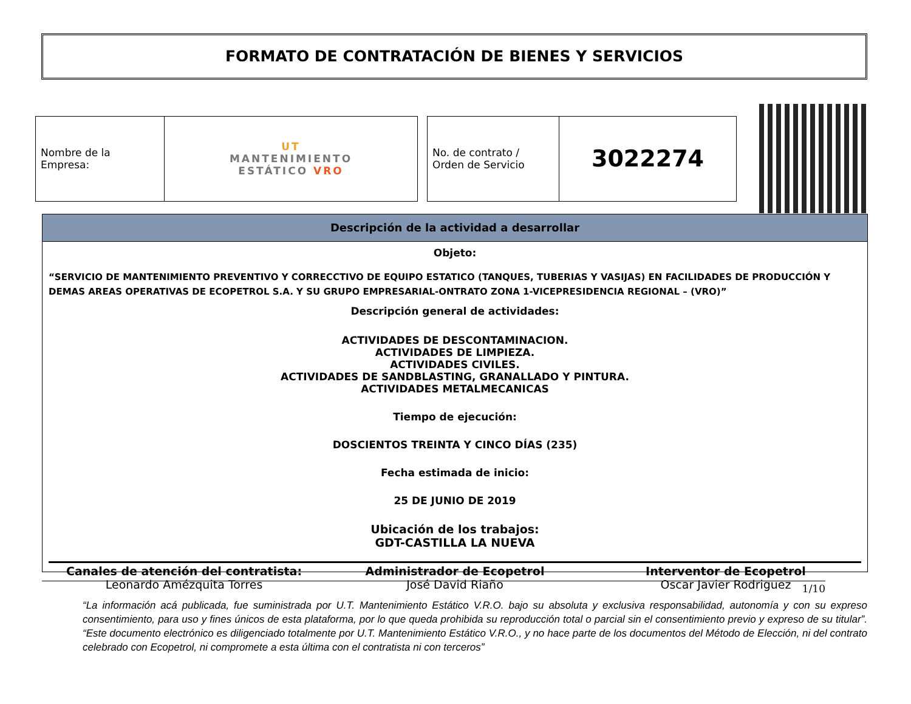FORMATO DE CONTRATACIÓN DE BIENES Y SERVICIOS
| Nombre de la Empresa: | UT MANTENIMIENTO ESTÁTICO VRO |
| No. de contrato / Orden de Servicio | 3022274 |
Descripción de la actividad a desarrollar
Objeto:
“SERVICIO DE MANTENIMIENTO PREVENTIVO Y CORRECCTIVO DE EQUIPO ESTATICO (TANQUES, TUBERIAS Y VASIJAS) EN FACILIDADES DE PRODUCCIÓN Y DEMAS AREAS OPERATIVAS DE ECOPETROL S.A. Y SU GRUPO EMPRESARIAL-ONTRATO ZONA 1-VICEPRESIDENCIA REGIONAL – (VRO)”
Descripción general de actividades:
ACTIVIDADES DE DESCONTAMINACION.
ACTIVIDADES DE LIMPIEZA.
ACTIVIDADES CIVILES.
ACTIVIDADES DE SANDBLASTING, GRANALLADO Y PINTURA.
ACTIVIDADES METALMECANICAS
Tiempo de ejecución:
DOSCIENTOS TREINTA Y CINCO DÍAS (235)
Fecha estimada de inicio:
25 DE JUNIO DE 2019
Ubicación de los trabajos:
GDT-CASTILLA LA NUEVA
Canales de atención del contratista:
Leonardo Amézquita Torres
Administrador de Ecopetrol
José David Riaño
Interventor de Ecopetrol
Oscar Javier Rodriguez
1/10
“La información acá publicada, fue suministrada por U.T. Mantenimiento Estático V.R.O. bajo su absoluta y exclusiva responsabilidad, autonomía y con su expreso consentimiento, para uso y fines únicos de esta plataforma, por lo que queda prohibida su reproducción total o parcial sin el consentimiento previo y expreso de su titular”. “Este documento electrónico es diligenciado totalmente por U.T. Mantenimiento Estático V.R.O., y no hace parte de los documentos del Método de Elección, ni del contrato celebrado con Ecopetrol, ni compromete a esta última con el contratista ni con terceros”